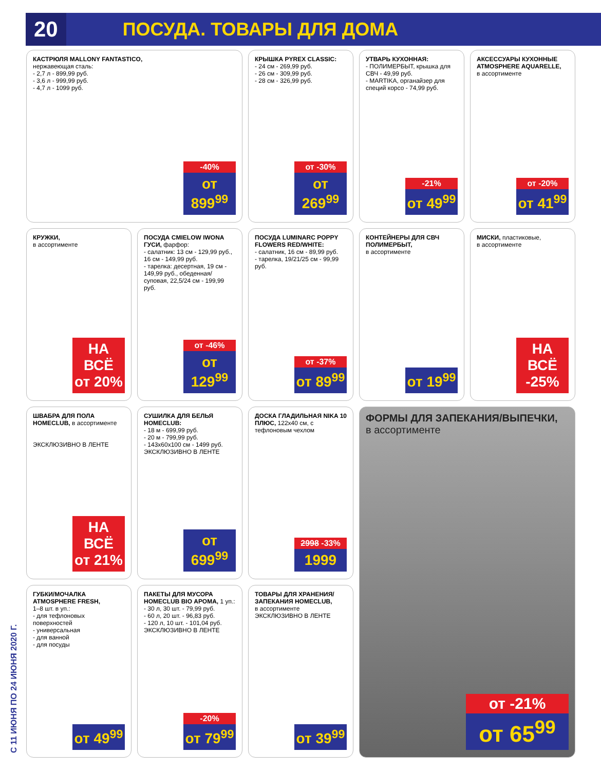20 ПОСУДА. ТОВАРЫ ДЛЯ ДОМА
С 11 ИЮНЯ ПО 24 ИЮНЯ 2020 Г.
КАСТРЮЛЯ MALLONY FANTASTICO,
нержавеющая сталь:
- 2,7 л - 899,99 руб.
- 3,6 л - 999,99 руб.
- 4,7 л - 1099 руб.
-40%
от 899<sup>99</sup>
КРЫШКА PYREX CLASSIC:
- 24 см - 269,99 руб.
- 26 см - 309,99 руб.
- 28 см - 326,99 руб.
от -30%
от 269<sup>99</sup>
УТВАРЬ КУХОННАЯ:
- ПОЛИМЕРБЫТ, крышка для СВЧ - 49,99 руб.
- MARTIKA, органайзер для специй корсо - 74,99 руб.
-21%
от 49<sup>99</sup>
АКСЕССУАРЫ КУХОННЫЕ ATMOSPHERE AQUARELLE,
в ассортименте
от -20%
от 41<sup>99</sup>
КРУЖКИ,
в ассортименте
НА ВСЁ
от 20%
ПОСУДА CMIELOW IWONA ГУСИ, фарфор:
- салатник: 13 см - 129,99 руб., 16 см - 149,99 руб.
- тарелка: десертная, 19 см - 149,99 руб., обеденная/суповая, 22,5/24 см - 199,99 руб.
от -46%
от 129<sup>99</sup>
ПОСУДА LUMINARC POPPY FLOWERS RED/WHITE:
- салатник, 16 см - 89,99 руб.
- тарелка, 19/21/25 см - 99,99 руб.
от -37%
от 89<sup>99</sup>
КОНТЕЙНЕРЫ ДЛЯ СВЧ ПОЛИМЕРБЫТ,
в ассортименте
от 19<sup>99</sup>
МИСКИ, пластиковые,
в ассортименте
НА ВСЁ
-25%
ШВАБРА ДЛЯ ПОЛА HOMECLUB, в ассортименте
ЭКСКЛЮЗИВНО В ЛЕНТЕ
НА ВСЁ
от 21%
СУШИЛКА ДЛЯ БЕЛЬЯ HOMECLUB:
- 18 м - 699,99 руб.
- 20 м - 799,99 руб.
- 143x60x100 см - 1499 руб.
ЭКСКЛЮЗИВНО В ЛЕНТЕ
от 699<sup>99</sup>
ДОСКА ГЛАДИЛЬНАЯ NIKA 10 ПЛЮС, 122x40 см, с тефлоновым чехлом
2998 -33%
1999
ФОРМЫ ДЛЯ ЗАПЕКАНИЯ/ВЫПЕЧКИ,
в ассортименте
от -21%
от 65<sup>99</sup>
ГУБКИ/МОЧАЛКА ATMOSPHERE FRESH,
1–8 шт. в уп.:
- для тефлоновых поверхностей
- универсальная
- для ванной
- для посуды
от 49<sup>99</sup>
ПАКЕТЫ ДЛЯ МУСОРА HOMECLUB BIO АРОМА, 1 уп.:
- 30 л, 30 шт. - 79,99 руб.
- 60 л, 20 шт. - 96,83 руб.
- 120 л, 10 шт. - 101,04 руб.
ЭКСКЛЮЗИВНО В ЛЕНТЕ
-20%
от 79<sup>99</sup>
ТОВАРЫ ДЛЯ ХРАНЕНИЯ/ ЗАПЕКАНИЯ HOMECLUB,
в ассортименте
ЭКСКЛЮЗИВНО В ЛЕНТЕ
от 39<sup>99</sup>